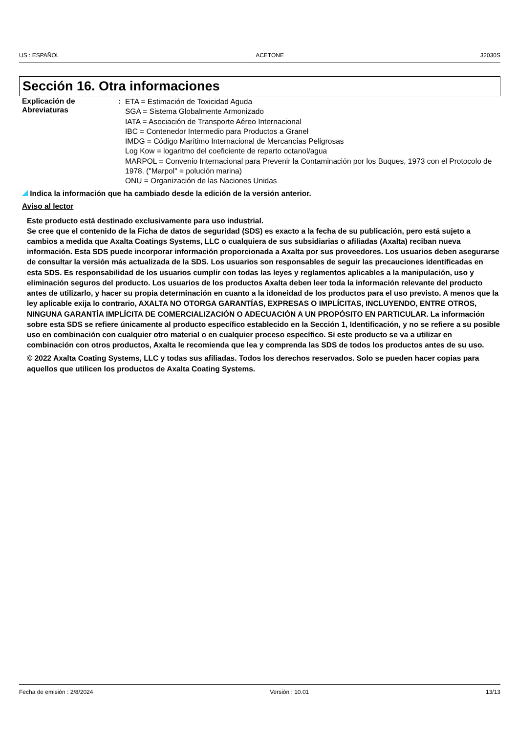US : ESPAÑOL ACETONE 32030S
Sección 16. Otra informaciones
Explicación de Abreviaturas :
ETA = Estimación de Toxicidad Aguda
SGA = Sistema Globalmente Armonizado
IATA = Asociación de Transporte Aéreo Internacional
IBC = Contenedor Intermedio para Productos a Granel
IMDG = Código Marítimo Internacional de Mercancías Peligrosas
Log Kow = logaritmo del coeficiente de reparto octanol/agua
MARPOL = Convenio Internacional para Prevenir la Contaminación por los Buques, 1973 con el Protocolo de 1978. ("Marpol" = polución marina)
ONU = Organización de las Naciones Unidas
Indica la información que ha cambiado desde la edición de la versión anterior.
Aviso al lector
Este producto está destinado exclusivamente para uso industrial.
Se cree que el contenido de la Ficha de datos de seguridad (SDS) es exacto a la fecha de su publicación, pero está sujeto a cambios a medida que Axalta Coatings Systems, LLC o cualquiera de sus subsidiarias o afiliadas (Axalta) reciban nueva información. Esta SDS puede incorporar información proporcionada a Axalta por sus proveedores. Los usuarios deben asegurarse de consultar la versión más actualizada de la SDS. Los usuarios son responsables de seguir las precauciones identificadas en esta SDS. Es responsabilidad de los usuarios cumplir con todas las leyes y reglamentos aplicables a la manipulación, uso y eliminación seguros del producto. Los usuarios de los productos Axalta deben leer toda la información relevante del producto antes de utilizarlo, y hacer su propia determinación en cuanto a la idoneidad de los productos para el uso previsto. A menos que la ley aplicable exija lo contrario, AXALTA NO OTORGA GARANTÍAS, EXPRESAS O IMPLÍCITAS, INCLUYENDO, ENTRE OTROS, NINGUNA GARANTÍA IMPLÍCITA DE COMERCIALIZACIÓN O ADECUACIÓN A UN PROPÓSITO EN PARTICULAR. La información sobre esta SDS se refiere únicamente al producto específico establecido en la Sección 1, Identificación, y no se refiere a su posible uso en combinación con cualquier otro material o en cualquier proceso específico. Si este producto se va a utilizar en combinación con otros productos, Axalta le recomienda que lea y comprenda las SDS de todos los productos antes de su uso.
© 2022 Axalta Coating Systems, LLC y todas sus afiliadas. Todos los derechos reservados. Solo se pueden hacer copias para aquellos que utilicen los productos de Axalta Coating Systems.
Fecha de emisión : 2/8/2024 Versión : 10.01 13/13